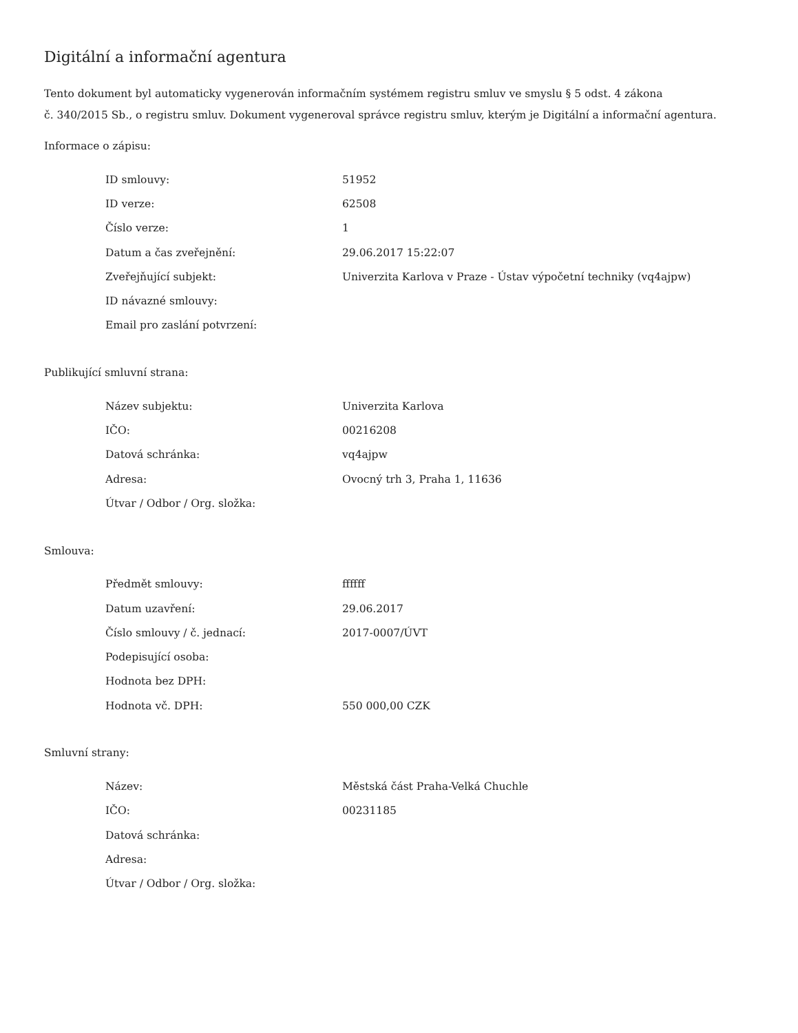Digitální a informační agentura
Tento dokument byl automaticky vygenerován informačním systémem registru smluv ve smyslu § 5 odst. 4 zákona
č. 340/2015 Sb., o registru smluv. Dokument vygeneroval správce registru smluv, kterým je Digitální a informační agentura.
Informace o zápisu:
| ID smlouvy: | 51952 |
| ID verze: | 62508 |
| Číslo verze: | 1 |
| Datum a čas zveřejnění: | 29.06.2017 15:22:07 |
| Zveřejňující subjekt: | Univerzita Karlova v Praze - Ústav výpočetní techniky (vq4ajpw) |
| ID návazné smlouvy: | |
| Email pro zaslání potvrzení: | |
Publikující smluvní strana:
| Název subjektu: | Univerzita Karlova |
| IČO: | 00216208 |
| Datová schránka: | vq4ajpw |
| Adresa: | Ovocný trh 3, Praha 1, 11636 |
| Útvar / Odbor / Org. složka: | |
Smlouva:
| Předmět smlouvy: | ffffff |
| Datum uzavření: | 29.06.2017 |
| Číslo smlouvy / č. jednací: | 2017-0007/ÚVT |
| Podepisující osoba: | |
| Hodnota bez DPH: | |
| Hodnota vč. DPH: | 550 000,00 CZK |
Smluvní strany:
| Název: | Městská část Praha-Velká Chuchle |
| IČO: | 00231185 |
| Datová schránka: | |
| Adresa: | |
| Útvar / Odbor / Org. složka: | |